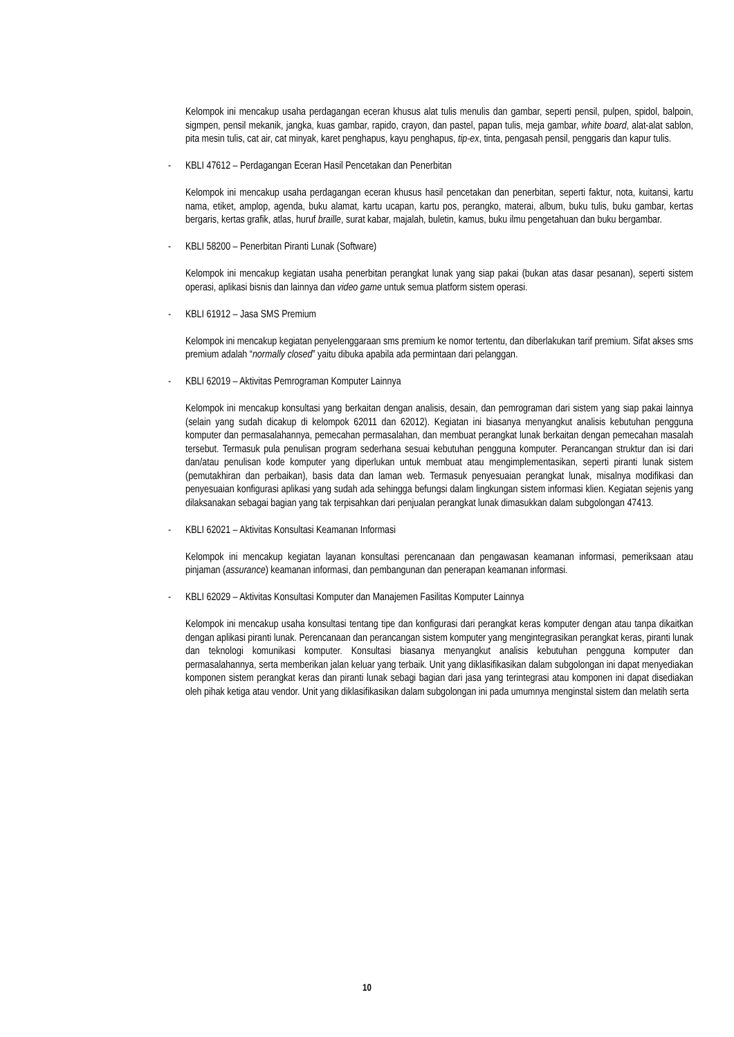Kelompok ini mencakup usaha perdagangan eceran khusus alat tulis menulis dan gambar, seperti pensil, pulpen, spidol, balpoin, sigmpen, pensil mekanik, jangka, kuas gambar, rapido, crayon, dan pastel, papan tulis, meja gambar, white board, alat-alat sablon, pita mesin tulis, cat air, cat minyak, karet penghapus, kayu penghapus, tip-ex, tinta, pengasah pensil, penggaris dan kapur tulis.
- KBLI 47612 – Perdagangan Eceran Hasil Pencetakan dan Penerbitan
Kelompok ini mencakup usaha perdagangan eceran khusus hasil pencetakan dan penerbitan, seperti faktur, nota, kuitansi, kartu nama, etiket, amplop, agenda, buku alamat, kartu ucapan, kartu pos, perangko, materai, album, buku tulis, buku gambar, kertas bergaris, kertas grafik, atlas, huruf braille, surat kabar, majalah, buletin, kamus, buku ilmu pengetahuan dan buku bergambar.
- KBLI 58200 – Penerbitan Piranti Lunak (Software)
Kelompok ini mencakup kegiatan usaha penerbitan perangkat lunak yang siap pakai (bukan atas dasar pesanan), seperti sistem operasi, aplikasi bisnis dan lainnya dan video game untuk semua platform sistem operasi.
- KBLI 61912 – Jasa SMS Premium
Kelompok ini mencakup kegiatan penyelenggaraan sms premium ke nomor tertentu, dan diberlakukan tarif premium. Sifat akses sms premium adalah “normally closed” yaitu dibuka apabila ada permintaan dari pelanggan.
- KBLI 62019 – Aktivitas Pemrograman Komputer Lainnya
Kelompok ini mencakup konsultasi yang berkaitan dengan analisis, desain, dan pemrograman dari sistem yang siap pakai lainnya (selain yang sudah dicakup di kelompok 62011 dan 62012). Kegiatan ini biasanya menyangkut analisis kebutuhan pengguna komputer dan permasalahannya, pemecahan permasalahan, dan membuat perangkat lunak berkaitan dengan pemecahan masalah tersebut. Termasuk pula penulisan program sederhana sesuai kebutuhan pengguna komputer. Perancangan struktur dan isi dari dan/atau penulisan kode komputer yang diperlukan untuk membuat atau mengimplementasikan, seperti piranti lunak sistem (pemutakhiran dan perbaikan), basis data dan laman web. Termasuk penyesuaian perangkat lunak, misalnya modifikasi dan penyesuaian konfigurasi aplikasi yang sudah ada sehingga befungsi dalam lingkungan sistem informasi klien. Kegiatan sejenis yang dilaksanakan sebagai bagian yang tak terpisahkan dari penjualan perangkat lunak dimasukkan dalam subgolongan 47413.
- KBLI 62021 – Aktivitas Konsultasi Keamanan Informasi
Kelompok ini mencakup kegiatan layanan konsultasi perencanaan dan pengawasan keamanan informasi, pemeriksaan atau pinjaman (assurance) keamanan informasi, dan pembangunan dan penerapan keamanan informasi.
- KBLI 62029 – Aktivitas Konsultasi Komputer dan Manajemen Fasilitas Komputer Lainnya
Kelompok ini mencakup usaha konsultasi tentang tipe dan konfigurasi dari perangkat keras komputer dengan atau tanpa dikaitkan dengan aplikasi piranti lunak. Perencanaan dan perancangan sistem komputer yang mengintegrasikan perangkat keras, piranti lunak dan teknologi komunikasi komputer. Konsultasi biasanya menyangkut analisis kebutuhan pengguna komputer dan permasalahannya, serta memberikan jalan keluar yang terbaik. Unit yang diklasifikasikan dalam subgolongan ini dapat menyediakan komponen sistem perangkat keras dan piranti lunak sebagi bagian dari jasa yang terintegrasi atau komponen ini dapat disediakan oleh pihak ketiga atau vendor. Unit yang diklasifikasikan dalam subgolongan ini pada umumnya menginstal sistem dan melatih serta
10